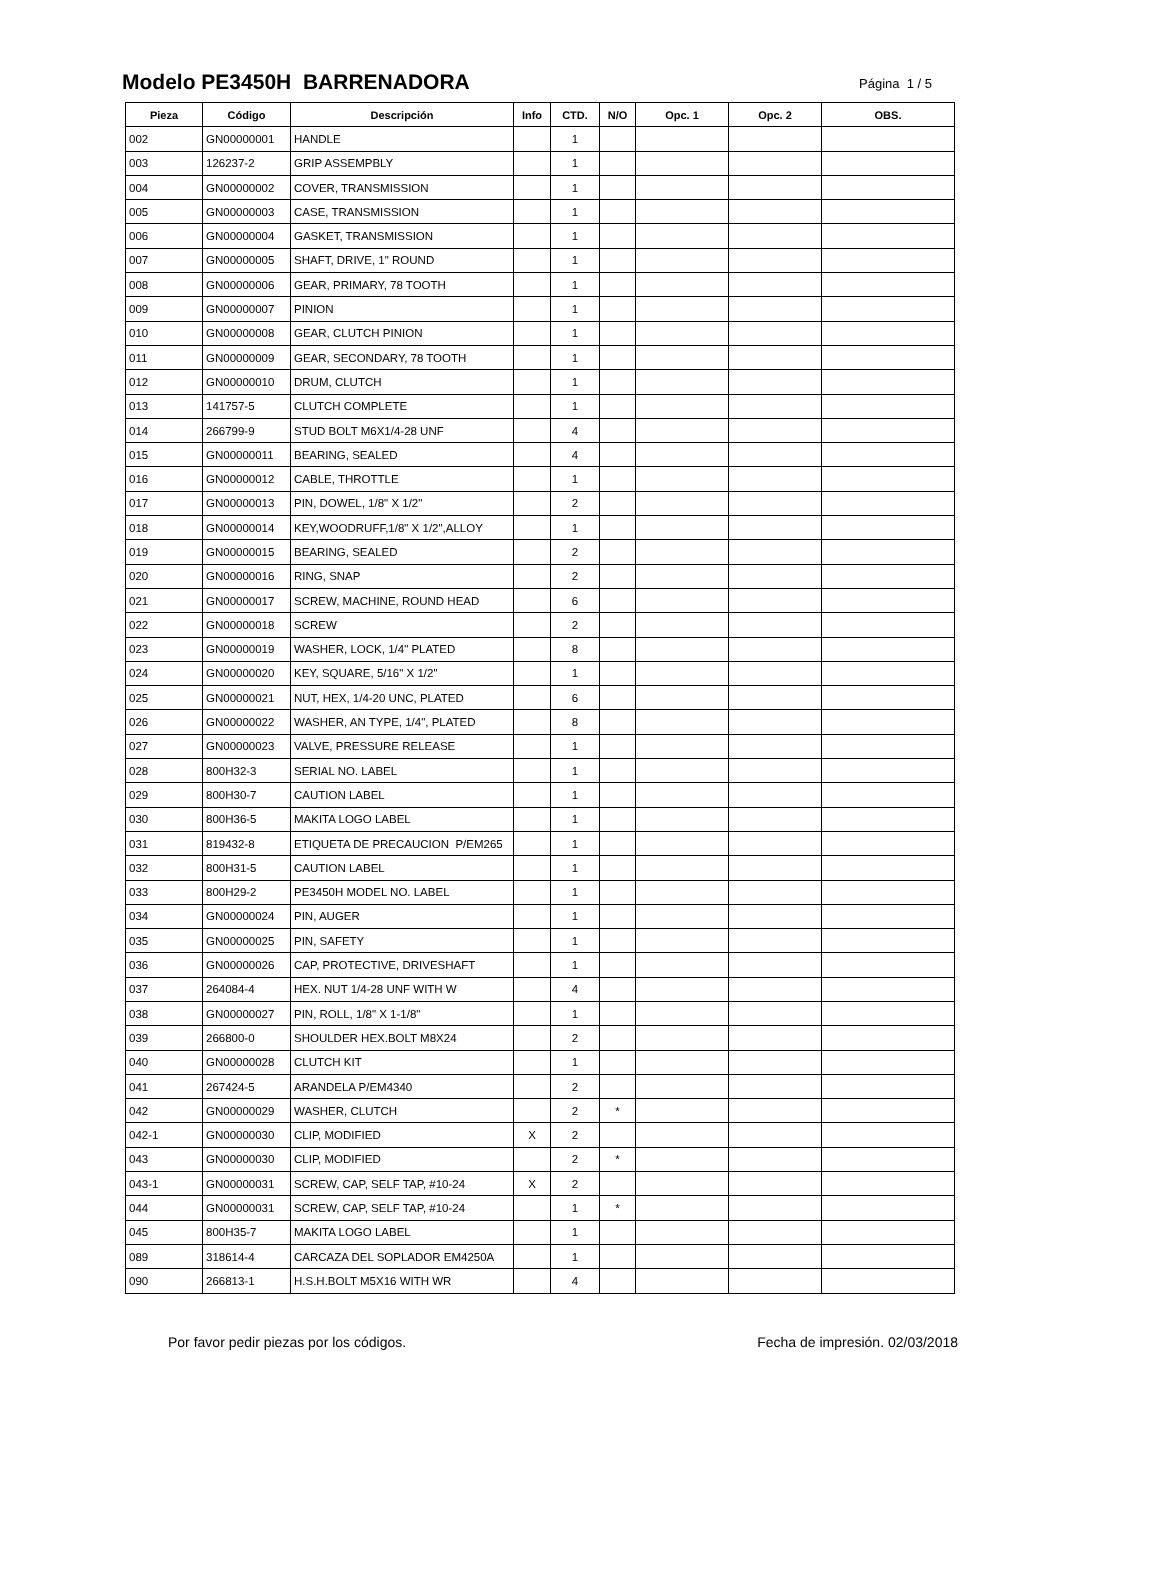Modelo PE3450H BARRENADORA
Página 1 / 5
| Pieza | Código | Descripción | Info | CTD. | N/O | Opc. 1 | Opc. 2 | OBS. |
| --- | --- | --- | --- | --- | --- | --- | --- | --- |
| 002 | GN00000001 | HANDLE | | 1 | | | | |
| 003 | 126237-2 | GRIP ASSEMPBLY | | 1 | | | | |
| 004 | GN00000002 | COVER, TRANSMISSION | | 1 | | | | |
| 005 | GN00000003 | CASE, TRANSMISSION | | 1 | | | | |
| 006 | GN00000004 | GASKET, TRANSMISSION | | 1 | | | | |
| 007 | GN00000005 | SHAFT, DRIVE, 1" ROUND | | 1 | | | | |
| 008 | GN00000006 | GEAR, PRIMARY, 78 TOOTH | | 1 | | | | |
| 009 | GN00000007 | PINION | | 1 | | | | |
| 010 | GN00000008 | GEAR, CLUTCH PINION | | 1 | | | | |
| 011 | GN00000009 | GEAR, SECONDARY, 78 TOOTH | | 1 | | | | |
| 012 | GN00000010 | DRUM, CLUTCH | | 1 | | | | |
| 013 | 141757-5 | CLUTCH COMPLETE | | 1 | | | | |
| 014 | 266799-9 | STUD BOLT M6X1/4-28 UNF | | 4 | | | | |
| 015 | GN00000011 | BEARING, SEALED | | 4 | | | | |
| 016 | GN00000012 | CABLE, THROTTLE | | 1 | | | | |
| 017 | GN00000013 | PIN, DOWEL, 1/8" X 1/2" | | 2 | | | | |
| 018 | GN00000014 | KEY,WOODRUFF,1/8" X 1/2",ALLOY | | 1 | | | | |
| 019 | GN00000015 | BEARING, SEALED | | 2 | | | | |
| 020 | GN00000016 | RING, SNAP | | 2 | | | | |
| 021 | GN00000017 | SCREW, MACHINE, ROUND HEAD | | 6 | | | | |
| 022 | GN00000018 | SCREW | | 2 | | | | |
| 023 | GN00000019 | WASHER, LOCK, 1/4" PLATED | | 8 | | | | |
| 024 | GN00000020 | KEY, SQUARE, 5/16" X 1/2" | | 1 | | | | |
| 025 | GN00000021 | NUT, HEX, 1/4-20 UNC, PLATED | | 6 | | | | |
| 026 | GN00000022 | WASHER, AN TYPE, 1/4", PLATED | | 8 | | | | |
| 027 | GN00000023 | VALVE, PRESSURE RELEASE | | 1 | | | | |
| 028 | 800H32-3 | SERIAL NO. LABEL | | 1 | | | | |
| 029 | 800H30-7 | CAUTION LABEL | | 1 | | | | |
| 030 | 800H36-5 | MAKITA LOGO LABEL | | 1 | | | | |
| 031 | 819432-8 | ETIQUETA DE PRECAUCION P/EM265 | | 1 | | | | |
| 032 | 800H31-5 | CAUTION LABEL | | 1 | | | | |
| 033 | 800H29-2 | PE3450H MODEL NO. LABEL | | 1 | | | | |
| 034 | GN00000024 | PIN, AUGER | | 1 | | | | |
| 035 | GN00000025 | PIN, SAFETY | | 1 | | | | |
| 036 | GN00000026 | CAP, PROTECTIVE, DRIVESHAFT | | 1 | | | | |
| 037 | 264084-4 | HEX. NUT 1/4-28 UNF WITH W | | 4 | | | | |
| 038 | GN00000027 | PIN, ROLL, 1/8" X 1-1/8" | | 1 | | | | |
| 039 | 266800-0 | SHOULDER HEX.BOLT M8X24 | | 2 | | | | |
| 040 | GN00000028 | CLUTCH KIT | | 1 | | | | |
| 041 | 267424-5 | ARANDELA P/EM4340 | | 2 | | | | |
| 042 | GN00000029 | WASHER, CLUTCH | | 2 | * | | | |
| 042-1 | GN00000030 | CLIP, MODIFIED | X | 2 | | | | |
| 043 | GN00000030 | CLIP, MODIFIED | | 2 | * | | | |
| 043-1 | GN00000031 | SCREW, CAP, SELF TAP, #10-24 | X | 2 | | | | |
| 044 | GN00000031 | SCREW, CAP, SELF TAP, #10-24 | | 1 | * | | | |
| 045 | 800H35-7 | MAKITA LOGO LABEL | | 1 | | | | |
| 089 | 318614-4 | CARCAZA DEL SOPLADOR EM4250A | | 1 | | | | |
| 090 | 266813-1 | H.S.H.BOLT M5X16 WITH WR | | 4 | | | | |
Por favor pedir piezas por los códigos. Fecha de impresión. 02/03/2018